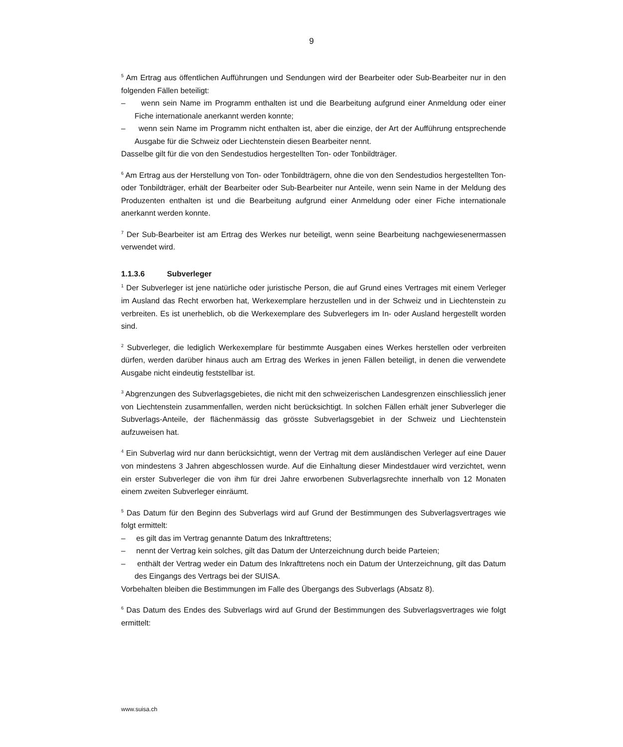9
<sup>5</sup> Am Ertrag aus öffentlichen Aufführungen und Sendungen wird der Bearbeiter oder Sub-Bearbeiter nur in den folgenden Fällen beteiligt:
– wenn sein Name im Programm enthalten ist und die Bearbeitung aufgrund einer Anmeldung oder einer Fiche internationale anerkannt werden konnte;
– wenn sein Name im Programm nicht enthalten ist, aber die einzige, der Art der Aufführung entsprechende Ausgabe für die Schweiz oder Liechtenstein diesen Bearbeiter nennt.
Dasselbe gilt für die von den Sendestudios hergestellten Ton- oder Tonbildträger.
<sup>6</sup> Am Ertrag aus der Herstellung von Ton- oder Tonbildträgern, ohne die von den Sendestudios hergestellten Ton- oder Tonbildträger, erhält der Bearbeiter oder Sub-Bearbeiter nur Anteile, wenn sein Name in der Meldung des Produzenten enthalten ist und die Bearbeitung aufgrund einer Anmeldung oder einer Fiche internationale anerkannt werden konnte.
<sup>7</sup> Der Sub-Bearbeiter ist am Ertrag des Werkes nur beteiligt, wenn seine Bearbeitung nachgewiesenermassen verwendet wird.
1.1.3.6 Subverleger
<sup>1</sup> Der Subverleger ist jene natürliche oder juristische Person, die auf Grund eines Vertrages mit einem Verleger im Ausland das Recht erworben hat, Werkexemplare herzustellen und in der Schweiz und in Liechtenstein zu verbreiten. Es ist unerheblich, ob die Werkexemplare des Subverlegers im In- oder Ausland hergestellt worden sind.
<sup>2</sup> Subverleger, die lediglich Werkexemplare für bestimmte Ausgaben eines Werkes herstellen oder verbreiten dürfen, werden darüber hinaus auch am Ertrag des Werkes in jenen Fällen beteiligt, in denen die verwendete Ausgabe nicht eindeutig feststellbar ist.
<sup>3</sup> Abgrenzungen des Subverlagsgebietes, die nicht mit den schweizerischen Landesgrenzen einschliesslich jener von Liechtenstein zusammenfallen, werden nicht berücksichtigt. In solchen Fällen erhält jener Subverleger die Subverlags-Anteile, der flächenmässig das grösste Subverlagsgebiet in der Schweiz und Liechtenstein aufzuweisen hat.
<sup>4</sup> Ein Subverlag wird nur dann berücksichtigt, wenn der Vertrag mit dem ausländischen Verleger auf eine Dauer von mindestens 3 Jahren abgeschlossen wurde. Auf die Einhaltung dieser Mindestdauer wird verzichtet, wenn ein erster Subverleger die von ihm für drei Jahre erworbenen Subverlagsrechte innerhalb von 12 Monaten einem zweiten Subverleger einräumt.
<sup>5</sup> Das Datum für den Beginn des Subverlags wird auf Grund der Bestimmungen des Subverlagsvertrages wie folgt ermittelt:
– es gilt das im Vertrag genannte Datum des Inkrafttretens;
– nennt der Vertrag kein solches, gilt das Datum der Unterzeichnung durch beide Parteien;
– enthält der Vertrag weder ein Datum des Inkrafttretens noch ein Datum der Unterzeichnung, gilt das Datum des Eingangs des Vertrags bei der SUISA.
Vorbehalten bleiben die Bestimmungen im Falle des Übergangs des Subverlags (Absatz 8).
<sup>6</sup> Das Datum des Endes des Subverlags wird auf Grund der Bestimmungen des Subverlagsvertrages wie folgt ermittelt:
www.suisa.ch